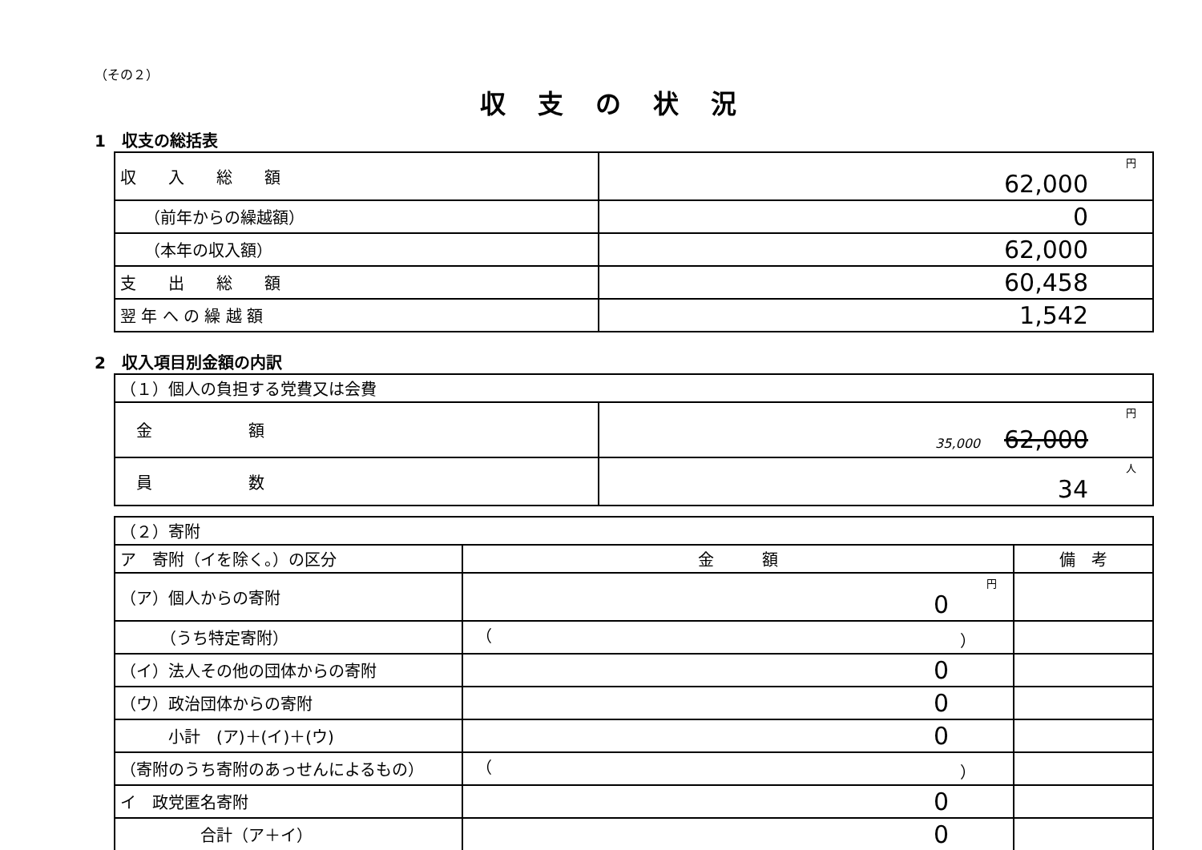（その２）
収支の状況
1　収支の総括表
| 収 入 総 額 | 円 62,000 |
| （前年からの繰越額） | 0 |
| （本年の収入額） | 62,000 |
| 支 出 総 額 | 60,458 |
| 翌 年 へ の 繰 越 額 | 1,542 |
2　収入項目別金額の内訳
| （１）個人の負担する党費又は会費 | |
| 金 額 | 円 35,000 62,000 |
| 員 数 | 人 34 |
| （２）寄附 | | |
| ア 寄附（イを除く。）の区分 | 金 額 | 備 考 |
| （ア）個人からの寄附 | 円 0 | |
| （うち特定寄附） | （ ） | |
| （イ）法人その他の団体からの寄附 | 0 | |
| （ウ）政治団体からの寄附 | 0 | |
| 小計 (ア)＋(イ)＋(ウ) | 0 | |
| （寄附のうち寄附のあっせんによるもの） | （ ） | |
| イ 政党匿名寄附 | 0 | |
| 合計（ア＋イ） | 0 | |